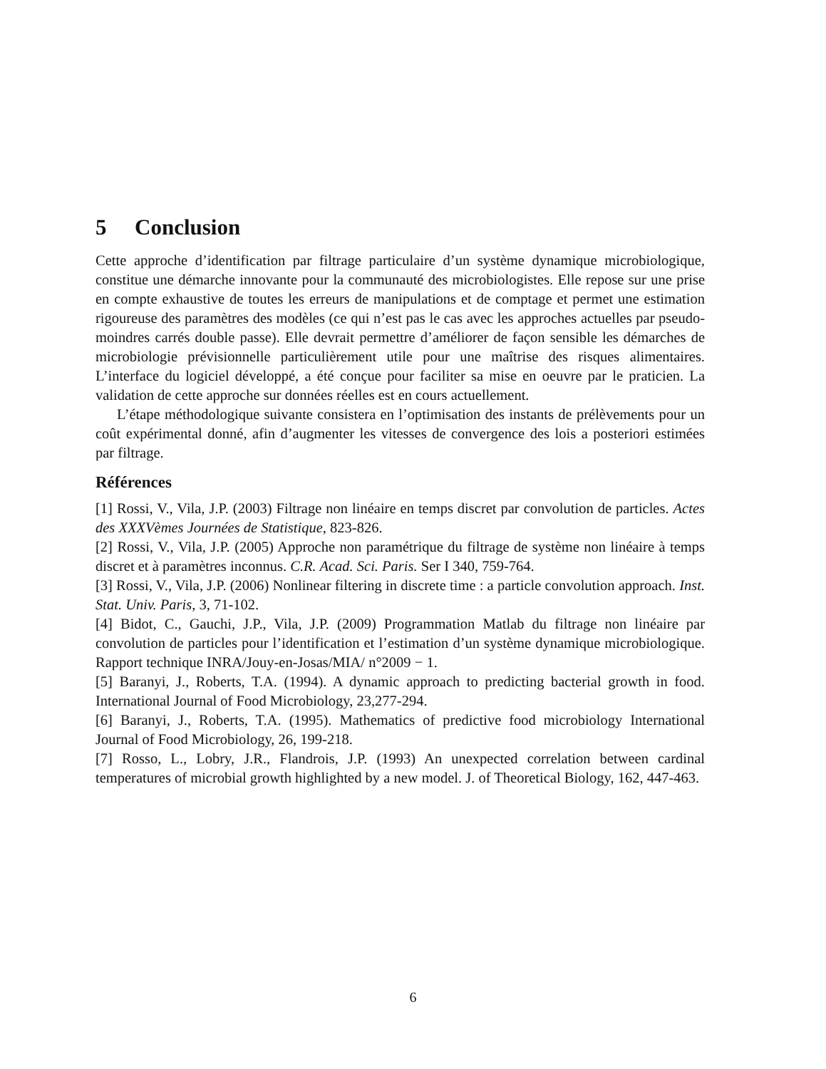5 Conclusion
Cette approche d’identification par filtrage particulaire d’un système dynamique microbiologique, constitue une démarche innovante pour la communauté des microbiologistes. Elle repose sur une prise en compte exhaustive de toutes les erreurs de manipulations et de comptage et permet une estimation rigoureuse des paramètres des modèles (ce qui n’est pas le cas avec les approches actuelles par pseudo-moindres carrés double passe). Elle devrait permettre d’améliorer de façon sensible les démarches de microbiologie prévisionnelle particulièrement utile pour une maîtrise des risques alimentaires. L’interface du logiciel développé, a été conçue pour faciliter sa mise en oeuvre par le praticien. La validation de cette approche sur données réelles est en cours actuellement.
L’étape méthodologique suivante consistera en l’optimisation des instants de prélèvements pour un coût expérimental donné, afin d’augmenter les vitesses de convergence des lois a posteriori estimées par filtrage.
Références
[1] Rossi, V., Vila, J.P. (2003) Filtrage non linéaire en temps discret par convolution de particles. Actes des XXXVèmes Journées de Statistique, 823-826.
[2] Rossi, V., Vila, J.P. (2005) Approche non paramétrique du filtrage de système non linéaire à temps discret et à paramètres inconnus. C.R. Acad. Sci. Paris. Ser I 340, 759-764.
[3] Rossi, V., Vila, J.P. (2006) Nonlinear filtering in discrete time : a particle convolution approach. Inst. Stat. Univ. Paris, 3, 71-102.
[4] Bidot, C., Gauchi, J.P., Vila, J.P. (2009) Programmation Matlab du filtrage non linéaire par convolution de particles pour l’identification et l’estimation d’un système dynamique microbiologique. Rapport technique INRA/Jouy-en-Josas/MIA/ n°2009 − 1.
[5] Baranyi, J., Roberts, T.A. (1994). A dynamic approach to predicting bacterial growth in food. International Journal of Food Microbiology, 23,277-294.
[6] Baranyi, J., Roberts, T.A. (1995). Mathematics of predictive food microbiology International Journal of Food Microbiology, 26, 199-218.
[7] Rosso, L., Lobry, J.R., Flandrois, J.P. (1993) An unexpected correlation between cardinal temperatures of microbial growth highlighted by a new model. J. of Theoretical Biology, 162, 447-463.
6